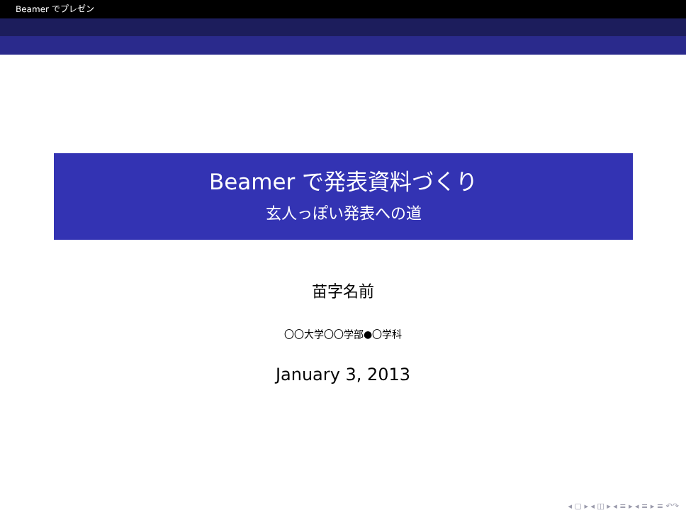Beamer でプレゼン
Beamer で発表資料づくり
玄人っぽい発表への道
苗字名前
〇〇大学〇〇学部●〇学科
January 3, 2013
◂ ▢ ▸ ◂ ◫ ▸ ◂ ≡ ▸ ◂ ≡ ▸ ≡ ↶↷